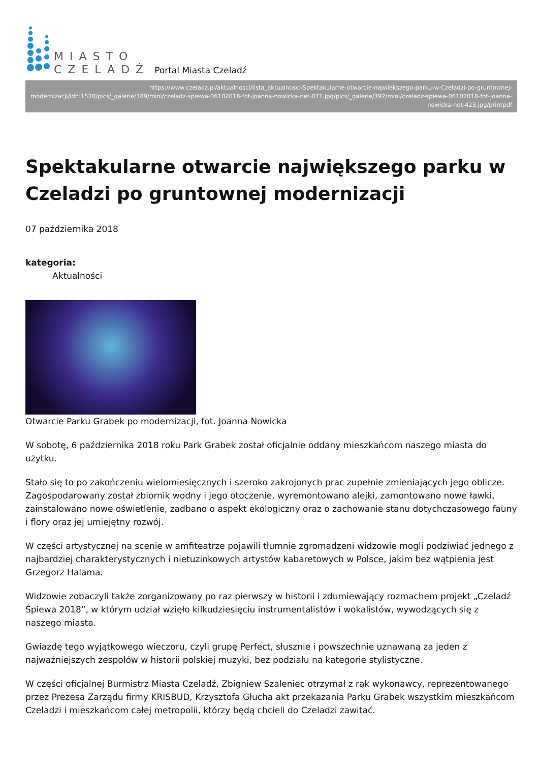MIASTO
CZELADŹ
Portal Miasta Czeladź
https://www.czeladz.pl/aktualnosci/lista_aktualnosci/Spektakularne-otwarcie-najwiekszego-parku-w-Czeladzi-po-gruntownej-modernizacji/idn:1520/pics/_galerie/389/mini/czeladz-spiewa-06102018-fot-joanna-nowicka-net-071.jpg/pics/_galerie/392/mini/czeladz-spiewa-06102018-fot-joanna-nowicka-net-423.jpg/printpdf
Spektakularne otwarcie największego parku w Czeladzi po gruntownej modernizacji
07 października 2018
kategoria:
Aktualności
Otwarcie Parku Grabek po modernizacji, fot. Joanna Nowicka
W sobotę, 6 października 2018 roku Park Grabek został oficjalnie oddany mieszkańcom naszego miasta do użytku.
Stało się to po zakończeniu wielomiesięcznych i szeroko zakrojonych prac zupełnie zmieniających jego oblicze. Zagospodarowany został zbiornik wodny i jego otoczenie, wyremontowano alejki, zamontowano nowe ławki, zainstalowano nowe oświetlenie, zadbano o aspekt ekologiczny oraz o zachowanie stanu dotychczasowego fauny i flory oraz jej umiejętny rozwój.
W części artystycznej na scenie w amfiteatrze pojawili tłumnie zgromadzeni widzowie mogli podziwiać jednego z najbardziej charakterystycznych i nietuzinkowych artystów kabaretowych w Polsce, jakim bez wątpienia jest Grzegorz Halama.
Widzowie zobaczyli także zorganizowany po raz pierwszy w historii i zdumiewający rozmachem projekt „Czeladź Śpiewa 2018”, w którym udział wzięło kilkudziesięciu instrumentalistów i wokalistów, wywodzących się z naszego miasta.
Gwiazdę tego wyjątkowego wieczoru, czyli grupę Perfect, słusznie i powszechnie uznawaną za jeden z najważniejszych zespołów w historii polskiej muzyki, bez podziału na kategorie stylistyczne.
W części oficjalnej Burmistrz Miasta Czeladź, Zbigniew Szaleniec otrzymał z rąk wykonawcy, reprezentowanego przez Prezesa Zarządu firmy KRISBUD, Krzysztofa Głucha akt przekazania Parku Grabek wszystkim mieszkańcom Czeladzi i mieszkańcom całej metropolii, którzy będą chcieli do Czeladzi zawitać.